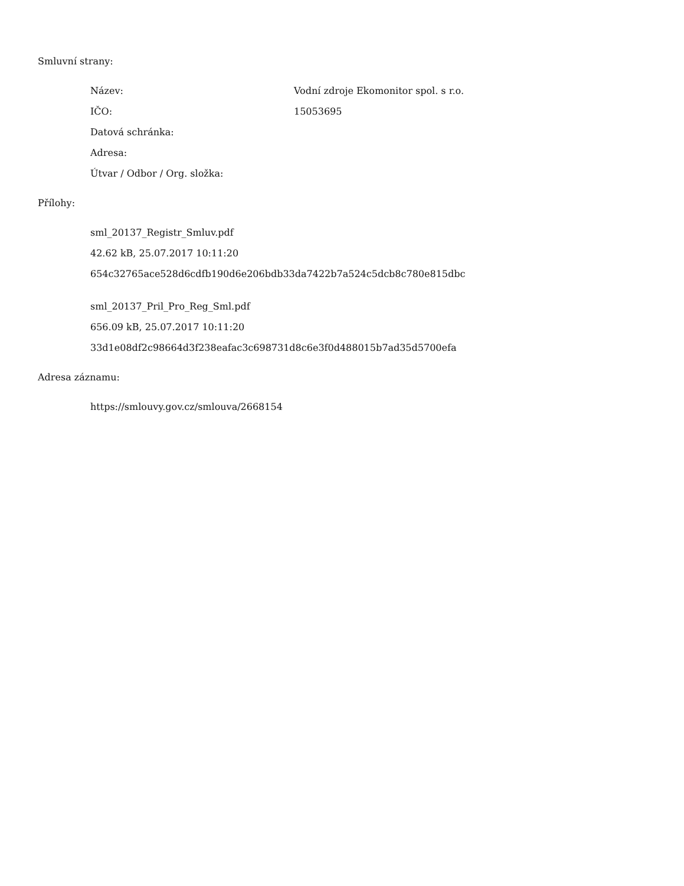Smluvní strany:
Název: Vodní zdroje Ekomonitor spol. s r.o.
IČO: 15053695
Datová schránka:
Adresa:
Útvar / Odbor / Org. složka:
Přílohy:
sml_20137_Registr_Smluv.pdf
42.62 kB, 25.07.2017 10:11:20
654c32765ace528d6cdfb190d6e206bdb33da7422b7a524c5dcb8c780e815dbc
sml_20137_Pril_Pro_Reg_Sml.pdf
656.09 kB, 25.07.2017 10:11:20
33d1e08df2c98664d3f238eafac3c698731d8c6e3f0d488015b7ad35d5700efa
Adresa záznamu:
https://smlouvy.gov.cz/smlouva/2668154